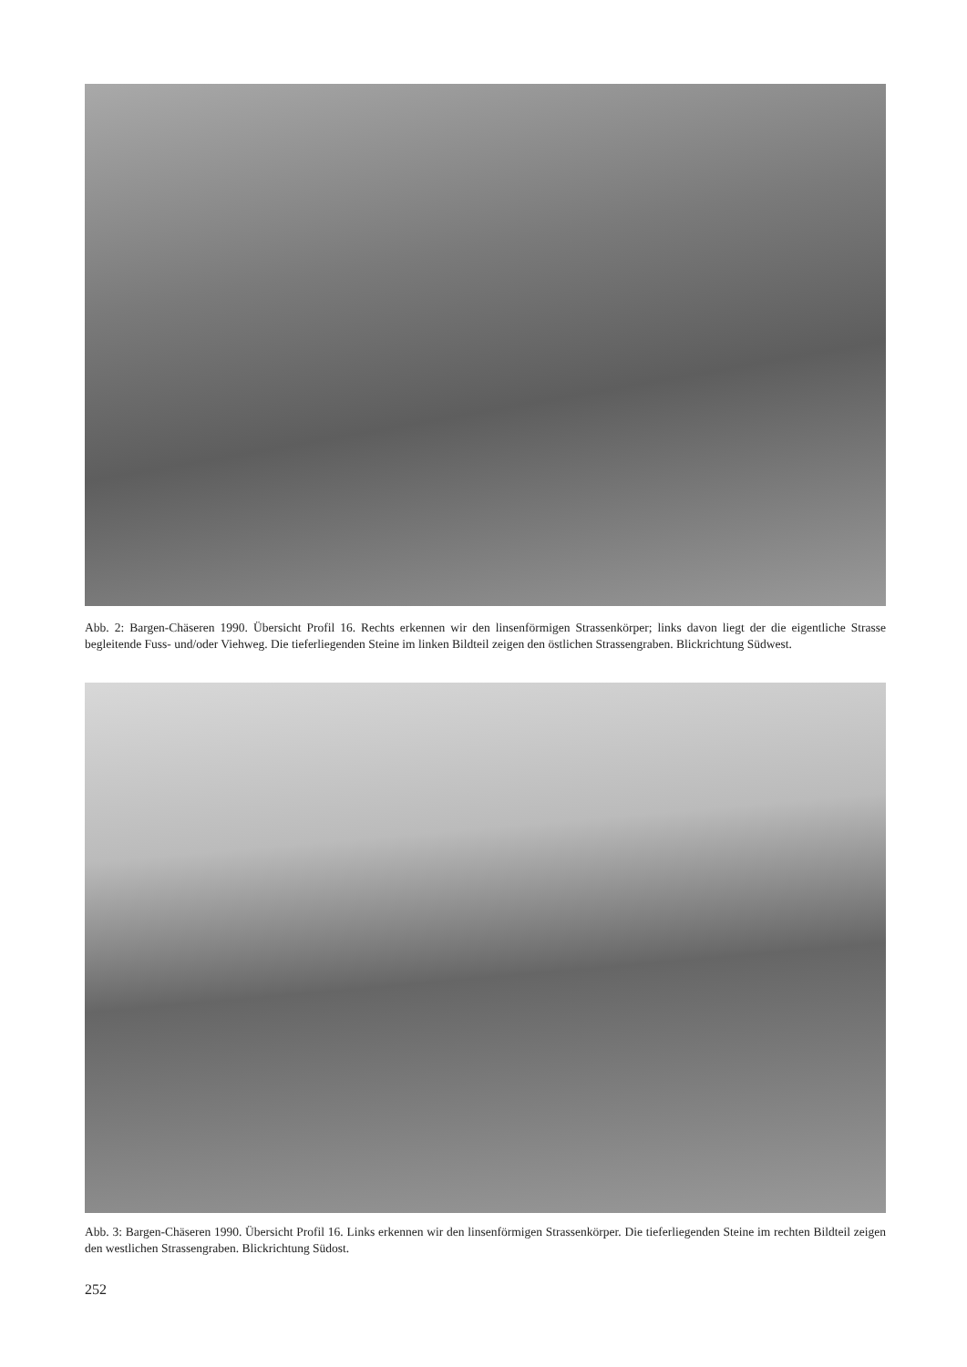Abb. 2: Bargen-Chäseren 1990. Übersicht Profil 16. Rechts erkennen wir den linsenförmigen Strassenkörper; links davon liegt der die eigentliche Strasse begleitende Fuss- und/oder Viehweg. Die tieferliegenden Steine im linken Bildteil zeigen den östlichen Strassengraben. Blickrichtung Südwest.
Abb. 3: Bargen-Chäseren 1990. Übersicht Profil 16. Links erkennen wir den linsenförmigen Strassenkörper. Die tieferliegenden Steine im rechten Bildteil zeigen den westlichen Strassengraben. Blickrichtung Südost.
252